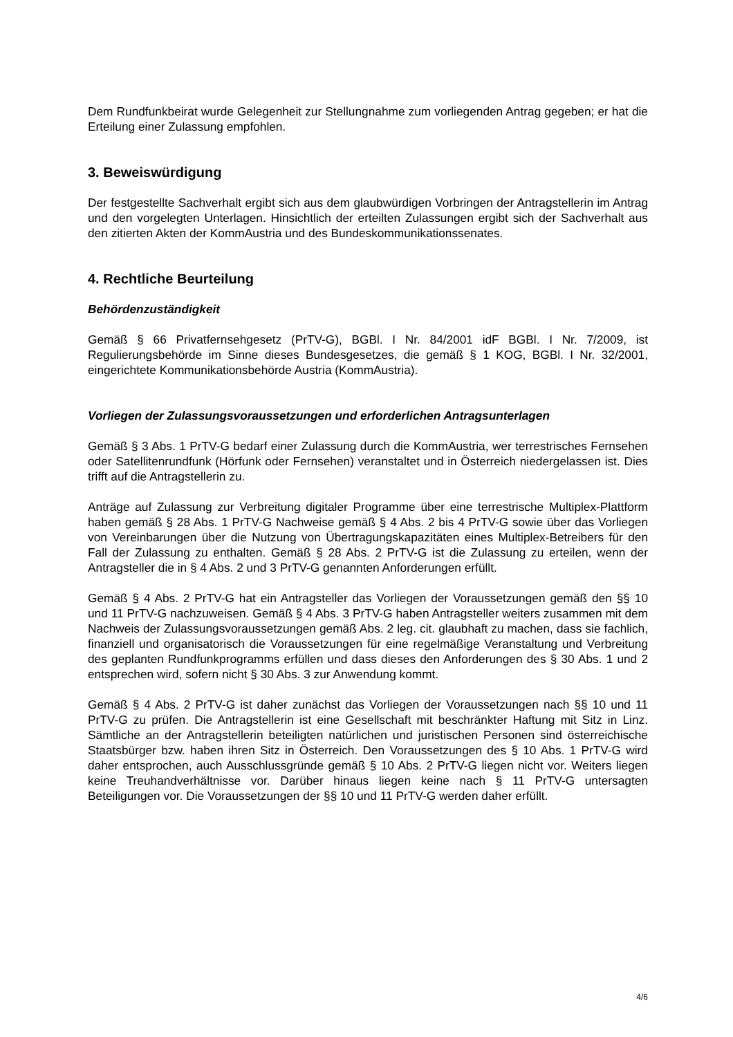Dem Rundfunkbeirat wurde Gelegenheit zur Stellungnahme zum vorliegenden Antrag gegeben; er hat die Erteilung einer Zulassung empfohlen.
3. Beweiswürdigung
Der festgestellte Sachverhalt ergibt sich aus dem glaubwürdigen Vorbringen der Antragstellerin im Antrag und den vorgelegten Unterlagen. Hinsichtlich der erteilten Zulassungen ergibt sich der Sachverhalt aus den zitierten Akten der KommAustria und des Bundeskommunikationssenates.
4. Rechtliche Beurteilung
Behördenzuständigkeit
Gemäß § 66 Privatfernsehgesetz (PrTV-G), BGBl. I Nr. 84/2001 idF BGBl. I Nr. 7/2009, ist Regulierungsbehörde im Sinne dieses Bundesgesetzes, die gemäß § 1 KOG, BGBl. I Nr. 32/2001, eingerichtete Kommunikationsbehörde Austria (KommAustria).
Vorliegen der Zulassungsvoraussetzungen und erforderlichen Antragsunterlagen
Gemäß § 3 Abs. 1 PrTV-G bedarf einer Zulassung durch die KommAustria, wer terrestrisches Fernsehen oder Satellitenrundfunk (Hörfunk oder Fernsehen) veranstaltet und in Österreich niedergelassen ist. Dies trifft auf die Antragstellerin zu.
Anträge auf Zulassung zur Verbreitung digitaler Programme über eine terrestrische Multiplex-Plattform haben gemäß § 28 Abs. 1 PrTV-G Nachweise gemäß § 4 Abs. 2 bis 4 PrTV-G sowie über das Vorliegen von Vereinbarungen über die Nutzung von Übertragungskapazitäten eines Multiplex-Betreibers für den Fall der Zulassung zu enthalten. Gemäß § 28 Abs. 2 PrTV-G ist die Zulassung zu erteilen, wenn der Antragsteller die in § 4 Abs. 2 und 3 PrTV-G genannten Anforderungen erfüllt.
Gemäß § 4 Abs. 2 PrTV-G hat ein Antragsteller das Vorliegen der Voraussetzungen gemäß den §§ 10 und 11 PrTV-G nachzuweisen. Gemäß § 4 Abs. 3 PrTV-G haben Antragsteller weiters zusammen mit dem Nachweis der Zulassungsvoraussetzungen gemäß Abs. 2 leg. cit. glaubhaft zu machen, dass sie fachlich, finanziell und organisatorisch die Voraussetzungen für eine regelmäßige Veranstaltung und Verbreitung des geplanten Rundfunkprogramms erfüllen und dass dieses den Anforderungen des § 30 Abs. 1 und 2 entsprechen wird, sofern nicht § 30 Abs. 3 zur Anwendung kommt.
Gemäß § 4 Abs. 2 PrTV-G ist daher zunächst das Vorliegen der Voraussetzungen nach §§ 10 und 11 PrTV-G zu prüfen. Die Antragstellerin ist eine Gesellschaft mit beschränkter Haftung mit Sitz in Linz. Sämtliche an der Antragstellerin beteiligten natürlichen und juristischen Personen sind österreichische Staatsbürger bzw. haben ihren Sitz in Österreich. Den Voraussetzungen des § 10 Abs. 1 PrTV-G wird daher entsprochen, auch Ausschlussgründe gemäß § 10 Abs. 2 PrTV-G liegen nicht vor. Weiters liegen keine Treuhandverhältnisse vor. Darüber hinaus liegen keine nach § 11 PrTV-G untersagten Beteiligungen vor. Die Voraussetzungen der §§ 10 und 11 PrTV-G werden daher erfüllt.
4/6